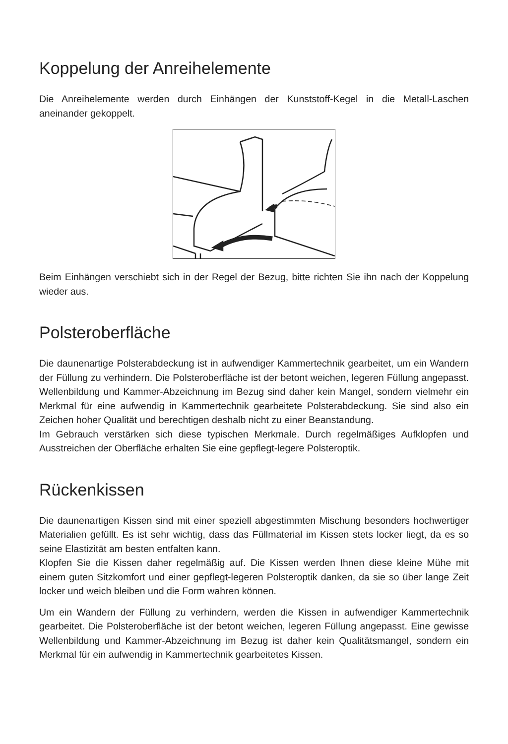Koppelung der Anreihelemente
Die Anreihelemente werden durch Einhängen der Kunststoff-Kegel in die Metall-Laschen aneinander gekoppelt.
Beim Einhängen verschiebt sich in der Regel der Bezug, bitte richten Sie ihn nach der Koppelung wieder aus.
Polsteroberfläche
Die daunenartige Polsterabdeckung ist in aufwendiger Kammertechnik gearbeitet, um ein Wandern der Füllung zu verhindern. Die Polsteroberfläche ist der betont weichen, legeren Füllung angepasst. Wellenbildung und Kammer-Abzeichnung im Bezug sind daher kein Mangel, sondern vielmehr ein Merkmal für eine aufwendig in Kammertechnik gearbeitete Polsterabdeckung. Sie sind also ein Zeichen hoher Qualität und berechtigen deshalb nicht zu einer Beanstandung.
Im Gebrauch verstärken sich diese typischen Merkmale. Durch regelmäßiges Aufklopfen und Ausstreichen der Oberfläche erhalten Sie eine gepflegt-legere Polsteroptik.
Rückenkissen
Die daunenartigen Kissen sind mit einer speziell abgestimmten Mischung besonders hochwertiger Materialien gefüllt. Es ist sehr wichtig, dass das Füllmaterial im Kissen stets locker liegt, da es so seine Elastizität am besten entfalten kann.
Klopfen Sie die Kissen daher regelmäßig auf. Die Kissen werden Ihnen diese kleine Mühe mit einem guten Sitzkomfort und einer gepflegt-legeren Polsteroptik danken, da sie so über lange Zeit locker und weich bleiben und die Form wahren können.
Um ein Wandern der Füllung zu verhindern, werden die Kissen in aufwendiger Kammertechnik gearbeitet. Die Polsteroberfläche ist der betont weichen, legeren Füllung angepasst. Eine gewisse Wellenbildung und Kammer-Abzeichnung im Bezug ist daher kein Qualitätsmangel, sondern ein Merkmal für ein aufwendig in Kammertechnik gearbeitetes Kissen.